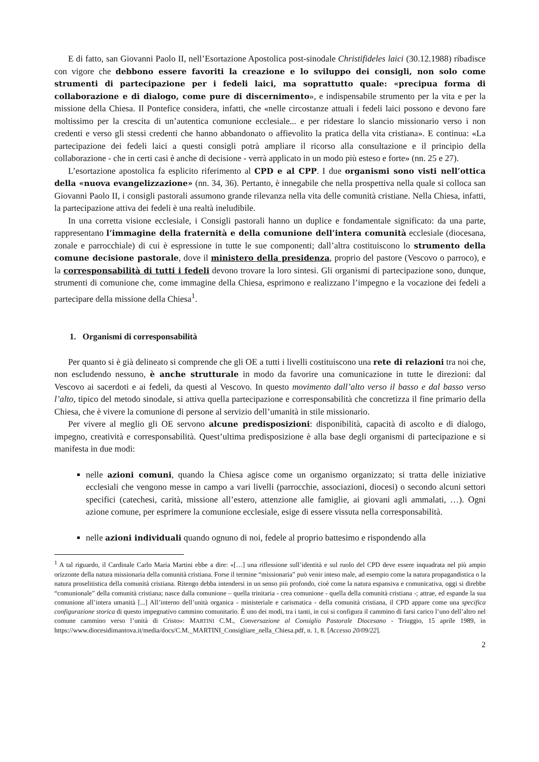E di fatto, san Giovanni Paolo II, nell’Esortazione Apostolica post-sinodale Christifideles laici (30.12.1988) ribadisce con vigore che debbono essere favoriti la creazione e lo sviluppo dei consigli, non solo come strumenti di partecipazione per i fedeli laici, ma soprattutto quale: «precipua forma di collaborazione e di dialogo, come pure di discernimento», e indispensabile strumento per la vita e per la missione della Chiesa. Il Pontefice considera, infatti, che «nelle circostanze attuali i fedeli laici possono e devono fare moltissimo per la crescita di un’autentica comunione ecclesiale... e per ridestare lo slancio missionario verso i non credenti e verso gli stessi credenti che hanno abbandonato o affievolito la pratica della vita cristiana». E continua: «La partecipazione dei fedeli laici a questi consigli potrà ampliare il ricorso alla consultazione e il principio della collaborazione - che in certi casi è anche di decisione - verrà applicato in un modo più esteso e forte» (nn. 25 e 27).
L’esortazione apostolica fa esplicito riferimento al CPD e al CPP. I due organismi sono visti nell’ottica della «nuova evangelizzazione» (nn. 34, 36). Pertanto, è innegabile che nella prospettiva nella quale si colloca san Giovanni Paolo II, i consigli pastorali assumono grande rilevanza nella vita delle comunità cristiane. Nella Chiesa, infatti, la partecipazione attiva dei fedeli è una realtà ineludibile.
In una corretta visione ecclesiale, i Consigli pastorali hanno un duplice e fondamentale significato: da una parte, rappresentano l’immagine della fraternità e della comunione dell’intera comunità ecclesiale (diocesana, zonale e parrocchiale) di cui è espressione in tutte le sue componenti; dall’altra costituiscono lo strumento della comune decisione pastorale, dove il ministero della presidenza, proprio del pastore (Vescovo o parroco), e la corresponsabilità di tutti i fedeli devono trovare la loro sintesi. Gli organismi di partecipazione sono, dunque, strumenti di comunione che, come immagine della Chiesa, esprimono e realizzano l’impegno e la vocazione dei fedeli a partecipare della missione della Chiesa<sup>1</sup>.
1. Organismi di corresponsabilità
Per quanto si è già delineato si comprende che gli OE a tutti i livelli costituiscono una rete di relazioni tra noi che, non escludendo nessuno, è anche strutturale in modo da favorire una comunicazione in tutte le direzioni: dal Vescovo ai sacerdoti e ai fedeli, da questi al Vescovo. In questo movimento dall’alto verso il basso e dal basso verso l’alto, tipico del metodo sinodale, si attiva quella partecipazione e corresponsabilità che concretizza il fine primario della Chiesa, che è vivere la comunione di persone al servizio dell’umanità in stile missionario.
Per vivere al meglio gli OE servono alcune predisposizioni: disponibilità, capacità di ascolto e di dialogo, impegno, creatività e corresponsabilità. Quest’ultima predisposizione è alla base degli organismi di partecipazione e si manifesta in due modi:
nelle azioni comuni, quando la Chiesa agisce come un organismo organizzato; si tratta delle iniziative ecclesiali che vengono messe in campo a vari livelli (parrocchie, associazioni, diocesi) o secondo alcuni settori specifici (catechesi, carità, missione all’estero, attenzione alle famiglie, ai giovani agli ammalati, …). Ogni azione comune, per esprimere la comunione ecclesiale, esige di essere vissuta nella corresponsabilità.
nelle azioni individuali quando ognuno di noi, fedele al proprio battesimo e rispondendo alla
<sup>1</sup> A tal riguardo, il Cardinale Carlo Maria Martini ebbe a dire: «[…] una riflessione sull’identità e sul ruolo del CPD deve essere inquadrata nel più ampio orizzonte della natura missionaria della comunità cristiana. Forse il termine “missionaria” può venir inteso male, ad esempio come la natura propagandistica o la natura proselitistica della comunità cristiana. Ritengo debba intendersi in un senso più profondo, cioè come la natura espansiva e comunicativa, oggi si direbbe “comunionale” della comunità cristiana; nasce dalla comunione – quella trinitaria - crea comunione - quella della comunità cristiana -; attrae, ed espande la sua comunione all’intera umanità [...] All’interno dell’unità organica - ministeriale e carismatica - della comunità cristiana, il CPD appare come una specifica configurazione storica di questo impegnativo cammino comunitario. È uno dei modi, tra i tanti, in cui si configura il cammino di farsi carico l’uno dell’altro nel comune cammino verso l’unità di Cristo»: MARTINI C.M., Conversazione al Consiglio Pastorale Diocesano - Triuggio, 15 aprile 1989, in https://www.diocesidimantova.it/media/docs/C.M._MARTINI_Consigliare_nella_Chiesa.pdf, n. 1, 8. [Accesso 20/09/22].
2